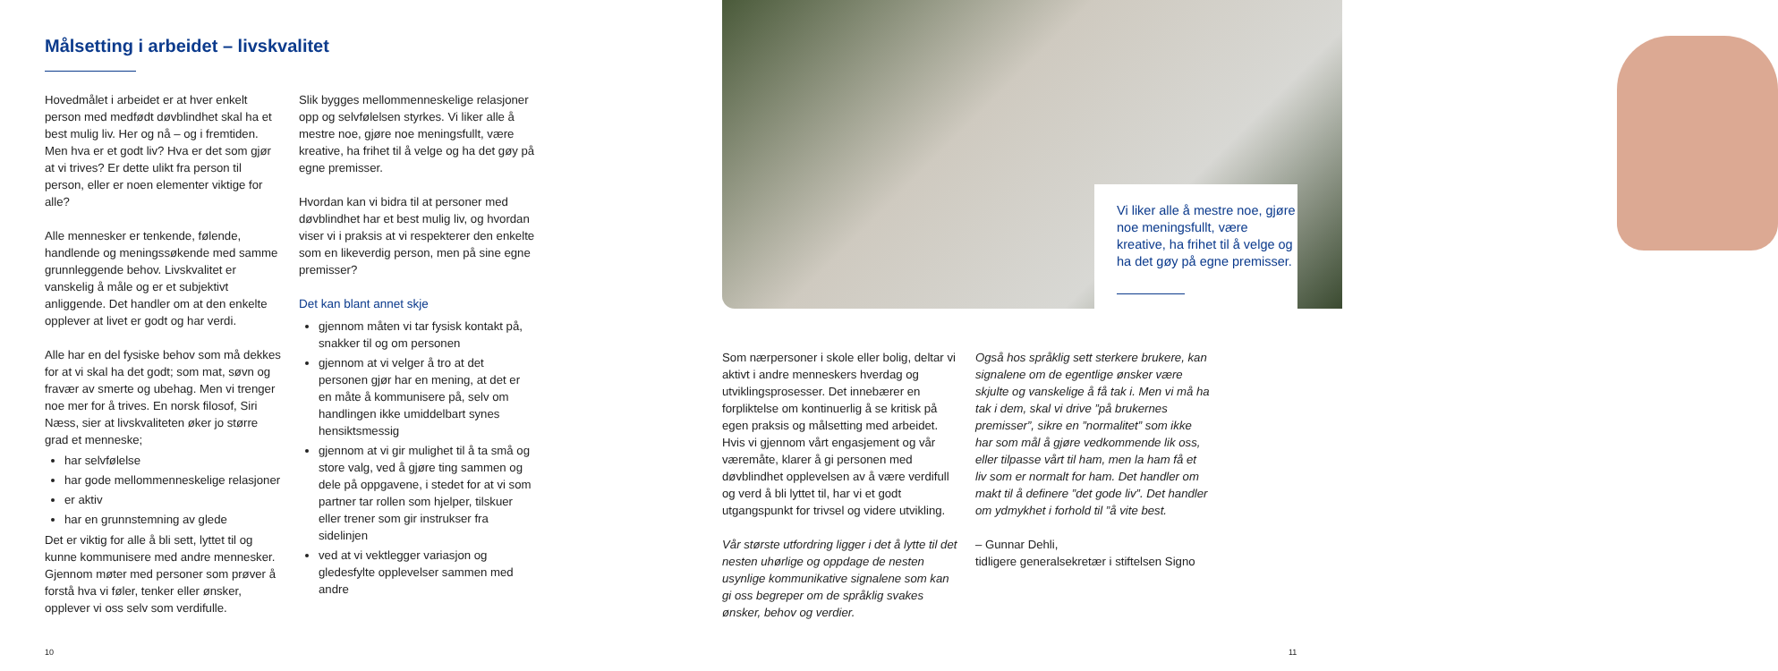Målsetting i arbeidet – livskvalitet
Hovedmålet i arbeidet er at hver enkelt person med medfødt døvblindhet skal ha et best mulig liv. Her og nå – og i fremtiden. Men hva er et godt liv? Hva er det som gjør at vi trives? Er dette ulikt fra person til person, eller er noen elementer viktige for alle?
Alle mennesker er tenkende, følende, handlende og meningssøkende med samme grunnleggende behov. Livskvalitet er vanskelig å måle og er et subjektivt anliggende. Det handler om at den enkelte opplever at livet er godt og har verdi.
Alle har en del fysiske behov som må dekkes for at vi skal ha det godt; som mat, søvn og fravær av smerte og ubehag. Men vi trenger noe mer for å trives. En norsk filosof, Siri Næss, sier at livskvaliteten øker jo større grad et menneske;
har selvfølelse
har gode mellommenneskelige relasjoner
er aktiv
har en grunnstemning av glede
Det er viktig for alle å bli sett, lyttet til og kunne kommunisere med andre mennesker. Gjennom møter med personer som prøver å forstå hva vi føler, tenker eller ønsker, opplever vi oss selv som verdifulle.
Slik bygges mellommenneskelige relasjoner opp og selvfølelsen styrkes. Vi liker alle å mestre noe, gjøre noe meningsfullt, være kreative, ha frihet til å velge og ha det gøy på egne premisser.
Hvordan kan vi bidra til at personer med døvblindhet har et best mulig liv, og hvordan viser vi i praksis at vi respekterer den enkelte som en likeverdig person, men på sine egne premisser?
Det kan blant annet skje
gjennom måten vi tar fysisk kontakt på, snakker til og om personen
gjennom at vi velger å tro at det personen gjør har en mening, at det er en måte å kommunisere på, selv om handlingen ikke umiddelbart synes hensiktsmessig
gjennom at vi gir mulighet til å ta små og store valg, ved å gjøre ting sammen og dele på oppgavene, i stedet for at vi som partner tar rollen som hjelper, tilskuer eller trener som gir instrukser fra sidelinjen
ved at vi vektlegger variasjon og gledesfylte opplevelser sammen med andre
Vi liker alle å mestre noe, gjøre noe meningsfullt, være kreative, ha frihet til å velge og ha det gøy på egne premisser.
Som nærpersoner i skole eller bolig, deltar vi aktivt i andre menneskers hverdag og utviklingsprosesser. Det innebærer en forpliktelse om kontinuerlig å se kritisk på egen praksis og målsetting med arbeidet. Hvis vi gjennom vårt engasjement og vår væremåte, klarer å gi personen med døvblindhet opplevelsen av å være verdifull og verd å bli lyttet til, har vi et godt utgangspunkt for trivsel og videre utvikling.
Vår største utfordring ligger i det å lytte til det nesten uhørlige og oppdage de nesten usynlige kommunikative signalene som kan gi oss begreper om de språklig svakes ønsker, behov og verdier.
Også hos språklig sett sterkere brukere, kan signalene om de egentlige ønsker være skjulte og vanskelige å få tak i. Men vi må ha tak i dem, skal vi drive ”på brukernes premisser”, sikre en ”normalitet” som ikke har som mål å gjøre vedkommende lik oss, eller tilpasse vårt til ham, men la ham få et liv som er normalt for ham. Det handler om makt til å definere ”det gode liv”. Det handler om ydmykhet i forhold til ”å vite best.
– Gunnar Dehli,
tidligere generalsekretær i stiftelsen Signo
10 11